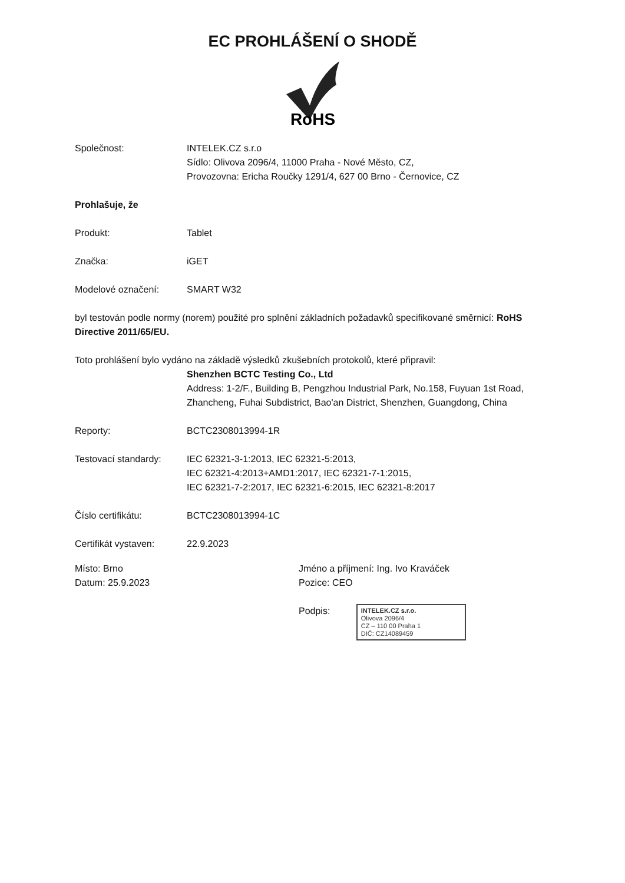EC PROHLÁŠENÍ O SHODĚ
RoHS
Společnost: INTELEK.CZ s.r.o
Sídlo: Olivova 2096/4, 11000 Praha - Nové Město, CZ,
Provozovna: Ericha Roučky 1291/4, 627 00 Brno - Černovice, CZ
Prohlašuje, že
Produkt: Tablet
Značka: iGET
Modelové označení: SMART W32
byl testován podle normy (norem) použité pro splnění základních požadavků specifikované směrnicí: RoHS Directive 2011/65/EU.
Toto prohlášení bylo vydáno na základě výsledků zkušebních protokolů, které připravil:
Shenzhen BCTC Testing Co., Ltd
Address: 1-2/F., Building B, Pengzhou Industrial Park, No.158, Fuyuan 1st Road, Zhancheng, Fuhai Subdistrict, Bao'an District, Shenzhen, Guangdong, China
Reporty: BCTC2308013994-1R
Testovací standardy:
IEC 62321-3-1:2013, IEC 62321-5:2013,
IEC 62321-4:2013+AMD1:2017, IEC 62321-7-1:2015,
IEC 62321-7-2:2017, IEC 62321-6:2015, IEC 62321-8:2017
Číslo certifikátu: BCTC2308013994-1C
Certifikát vystaven:
22.9.2023
Místo: Brno
Datum: 25.9.2023
Jméno a příjmení: Ing. Ivo Kraváček
Pozice: CEO
Podpis: INTELEK.CZ s.r.o.
Olivova 2096/4
CZ – 110 00 Praha 1
DIČ: CZ14089459